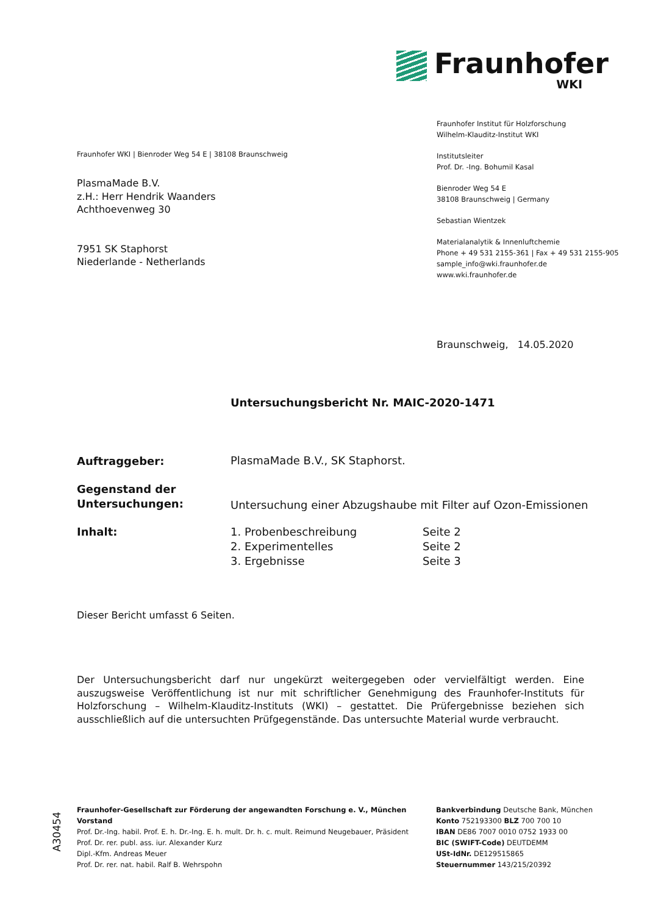Fraunhofer
WKI
Fraunhofer Institut für Holzforschung
Wilhelm-Klauditz-Institut WKI
Institutsleiter
Prof. Dr. -Ing. Bohumil Kasal
Bienroder Weg 54 E
38108 Braunschweig | Germany
Sebastian Wientzek
Materialanalytik & Innenluftchemie
Phone + 49 531 2155-361 | Fax + 49 531 2155-905
sample_info@wki.fraunhofer.de
www.wki.fraunhofer.de
Fraunhofer WKI | Bienroder Weg 54 E | 38108 Braunschweig
PlasmaMade B.V.
z.H.: Herr Hendrik Waanders
Achthoevenweg 30
7951 SK Staphorst
Niederlande - Netherlands
Braunschweig, 14.05.2020
Untersuchungsbericht Nr. MAIC-2020-1471
Auftraggeber:
PlasmaMade B.V., SK Staphorst.
Gegenstand der
Untersuchungen:
Untersuchung einer Abzugshaube mit Filter auf Ozon-Emissionen
Inhalt: 1. Probenbeschreibung Seite 2
2. Experimentelles Seite 2
3. Ergebnisse Seite 3
Dieser Bericht umfasst 6 Seiten.
Der Untersuchungsbericht darf nur ungekürzt weitergegeben oder vervielfältigt werden. Eine auszugsweise Veröffentlichung ist nur mit schriftlicher Genehmigung des Fraunhofer-Instituts für Holzforschung – Wilhelm-Klauditz-Instituts (WKI) – gestattet. Die Prüfergebnisse beziehen sich ausschließlich auf die untersuchten Prüfgegenstände. Das untersuchte Material wurde verbraucht.
A30454
Fraunhofer-Gesellschaft zur Förderung der angewandten Forschung e. V., München
Vorstand
Prof. Dr.-Ing. habil. Prof. E. h. Dr.-Ing. E. h. mult. Dr. h. c. mult. Reimund Neugebauer, Präsident
Prof. Dr. rer. publ. ass. iur. Alexander Kurz
Dipl.-Kfm. Andreas Meuer
Prof. Dr. rer. nat. habil. Ralf B. Wehrspohn
Bankverbindung Deutsche Bank, München
Konto 752193300 BLZ 700 700 10
IBAN DE86 7007 0010 0752 1933 00
BIC (SWIFT-Code) DEUTDEMM
USt-IdNr. DE129515865
Steuernummer 143/215/20392